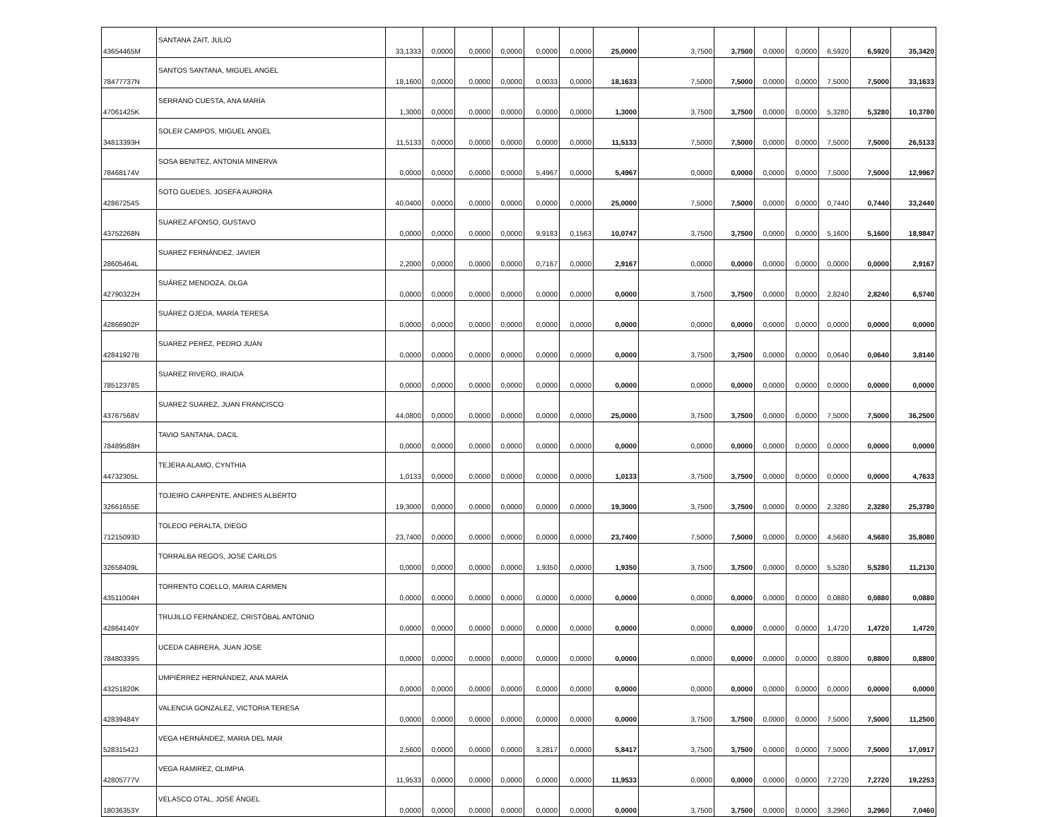| 43654465M | SANTANA ZAIT, JULIO | 33,1333 | 0,0000 | 0,0000 | 0,0000 | 0,0000 | 0,0000 | 25,0000 | 3,7500 | 3,7500 | 0,0000 | 0,0000 | 6,5920 | 6,5920 | 35,3420 |
| 78477737N | SANTOS SANTANA, MIGUEL ANGEL | 18,1600 | 0,0000 | 0,0000 | 0,0000 | 0,0033 | 0,0000 | 18,1633 | 7,5000 | 7,5000 | 0,0000 | 0,0000 | 7,5000 | 7,5000 | 33,1633 |
| 47061425K | SERRANO CUESTA, ANA MARÍA | 1,3000 | 0,0000 | 0,0000 | 0,0000 | 0,0000 | 0,0000 | 1,3000 | 3,7500 | 3,7500 | 0,0000 | 0,0000 | 5,3280 | 5,3280 | 10,3780 |
| 34813393H | SOLER CAMPOS, MIGUEL ANGEL | 11,5133 | 0,0000 | 0,0000 | 0,0000 | 0,0000 | 0,0000 | 11,5133 | 7,5000 | 7,5000 | 0,0000 | 0,0000 | 7,5000 | 7,5000 | 26,5133 |
| 78468174V | SOSA BENITEZ, ANTONIA MINERVA | 0,0000 | 0,0000 | 0,0000 | 0,0000 | 5,4967 | 0,0000 | 5,4967 | 0,0000 | 0,0000 | 0,0000 | 0,0000 | 7,5000 | 7,5000 | 12,9967 |
| 42867254S | SOTO GUEDES, JOSEFA AURORA | 40,0400 | 0,0000 | 0,0000 | 0,0000 | 0,0000 | 0,0000 | 25,0000 | 7,5000 | 7,5000 | 0,0000 | 0,0000 | 0,7440 | 0,7440 | 33,2440 |
| 43752268N | SUAREZ AFONSO, GUSTAVO | 0,0000 | 0,0000 | 0,0000 | 0,0000 | 9,9183 | 0,1563 | 10,0747 | 3,7500 | 3,7500 | 0,0000 | 0,0000 | 5,1600 | 5,1600 | 18,9847 |
| 28605464L | SUAREZ FERNÁNDEZ, JAVIER | 2,2000 | 0,0000 | 0,0000 | 0,0000 | 0,7167 | 0,0000 | 2,9167 | 0,0000 | 0,0000 | 0,0000 | 0,0000 | 0,0000 | 0,0000 | 2,9167 |
| 42790322H | SUÁREZ MENDOZA, OLGA | 0,0000 | 0,0000 | 0,0000 | 0,0000 | 0,0000 | 0,0000 | 0,0000 | 3,7500 | 3,7500 | 0,0000 | 0,0000 | 2,8240 | 2,8240 | 6,5740 |
| 42866902P | SUÁREZ OJEDA, MARÍA TERESA | 0,0000 | 0,0000 | 0,0000 | 0,0000 | 0,0000 | 0,0000 | 0,0000 | 0,0000 | 0,0000 | 0,0000 | 0,0000 | 0,0000 | 0,0000 | 0,0000 |
| 42841927B | SUAREZ PEREZ, PEDRO JUAN | 0,0000 | 0,0000 | 0,0000 | 0,0000 | 0,0000 | 0,0000 | 0,0000 | 3,7500 | 3,7500 | 0,0000 | 0,0000 | 0,0640 | 0,0640 | 3,8140 |
| 78512378S | SUAREZ RIVERO, IRAIDA | 0,0000 | 0,0000 | 0,0000 | 0,0000 | 0,0000 | 0,0000 | 0,0000 | 0,0000 | 0,0000 | 0,0000 | 0,0000 | 0,0000 | 0,0000 | 0,0000 |
| 43767568V | SUAREZ SUAREZ, JUAN FRANCISCO | 44,0800 | 0,0000 | 0,0000 | 0,0000 | 0,0000 | 0,0000 | 25,0000 | 3,7500 | 3,7500 | 0,0000 | 0,0000 | 7,5000 | 7,5000 | 36,2500 |
| 78489588H | TAVIO SANTANA, DACIL | 0,0000 | 0,0000 | 0,0000 | 0,0000 | 0,0000 | 0,0000 | 0,0000 | 0,0000 | 0,0000 | 0,0000 | 0,0000 | 0,0000 | 0,0000 | 0,0000 |
| 44732305L | TEJERA ALAMO, CYNTHIA | 1,0133 | 0,0000 | 0,0000 | 0,0000 | 0,0000 | 0,0000 | 1,0133 | 3,7500 | 3,7500 | 0,0000 | 0,0000 | 0,0000 | 0,0000 | 4,7633 |
| 32661655E | TOJEIRO CARPENTE, ANDRES ALBERTO | 19,3000 | 0,0000 | 0,0000 | 0,0000 | 0,0000 | 0,0000 | 19,3000 | 3,7500 | 3,7500 | 0,0000 | 0,0000 | 2,3280 | 2,3280 | 25,3780 |
| 71215093D | TOLEDO PERALTA, DIEGO | 23,7400 | 0,0000 | 0,0000 | 0,0000 | 0,0000 | 0,0000 | 23,7400 | 7,5000 | 7,5000 | 0,0000 | 0,0000 | 4,5680 | 4,5680 | 35,8080 |
| 32658409L | TORRALBA REGOS, JOSE CARLOS | 0,0000 | 0,0000 | 0,0000 | 0,0000 | 1,9350 | 0,0000 | 1,9350 | 3,7500 | 3,7500 | 0,0000 | 0,0000 | 5,5280 | 5,5280 | 11,2130 |
| 43511004H | TORRENTO COELLO, MARIA CARMEN | 0,0000 | 0,0000 | 0,0000 | 0,0000 | 0,0000 | 0,0000 | 0,0000 | 0,0000 | 0,0000 | 0,0000 | 0,0000 | 0,0880 | 0,0880 | 0,0880 |
| 42864140Y | TRUJILLO FERNÁNDEZ, CRISTÓBAL ANTONIO | 0,0000 | 0,0000 | 0,0000 | 0,0000 | 0,0000 | 0,0000 | 0,0000 | 0,0000 | 0,0000 | 0,0000 | 0,0000 | 1,4720 | 1,4720 | 1,4720 |
| 78480339S | UCEDA CABRERA, JUAN JOSE | 0,0000 | 0,0000 | 0,0000 | 0,0000 | 0,0000 | 0,0000 | 0,0000 | 0,0000 | 0,0000 | 0,0000 | 0,0000 | 0,8800 | 0,8800 | 0,8800 |
| 43251820K | UMPIÉRREZ HERNÁNDEZ, ANA MARÍA | 0,0000 | 0,0000 | 0,0000 | 0,0000 | 0,0000 | 0,0000 | 0,0000 | 0,0000 | 0,0000 | 0,0000 | 0,0000 | 0,0000 | 0,0000 | 0,0000 |
| 42839484Y | VALENCIA GONZALEZ, VICTORIA TERESA | 0,0000 | 0,0000 | 0,0000 | 0,0000 | 0,0000 | 0,0000 | 0,0000 | 3,7500 | 3,7500 | 0,0000 | 0,0000 | 7,5000 | 7,5000 | 11,2500 |
| 52831542J | VEGA HERNÁNDEZ, MARIA DEL MAR | 2,5600 | 0,0000 | 0,0000 | 0,0000 | 3,2817 | 0,0000 | 5,8417 | 3,7500 | 3,7500 | 0,0000 | 0,0000 | 7,5000 | 7,5000 | 17,0917 |
| 42805777V | VEGA RAMIREZ, OLIMPIA | 11,9533 | 0,0000 | 0,0000 | 0,0000 | 0,0000 | 0,0000 | 11,9533 | 0,0000 | 0,0000 | 0,0000 | 0,0000 | 7,2720 | 7,2720 | 19,2253 |
| 18036353Y | VELASCO OTAL, JOSÉ ÁNGEL | 0,0000 | 0,0000 | 0,0000 | 0,0000 | 0,0000 | 0,0000 | 0,0000 | 3,7500 | 3,7500 | 0,0000 | 0,0000 | 3,2960 | 3,2960 | 7,0460 |